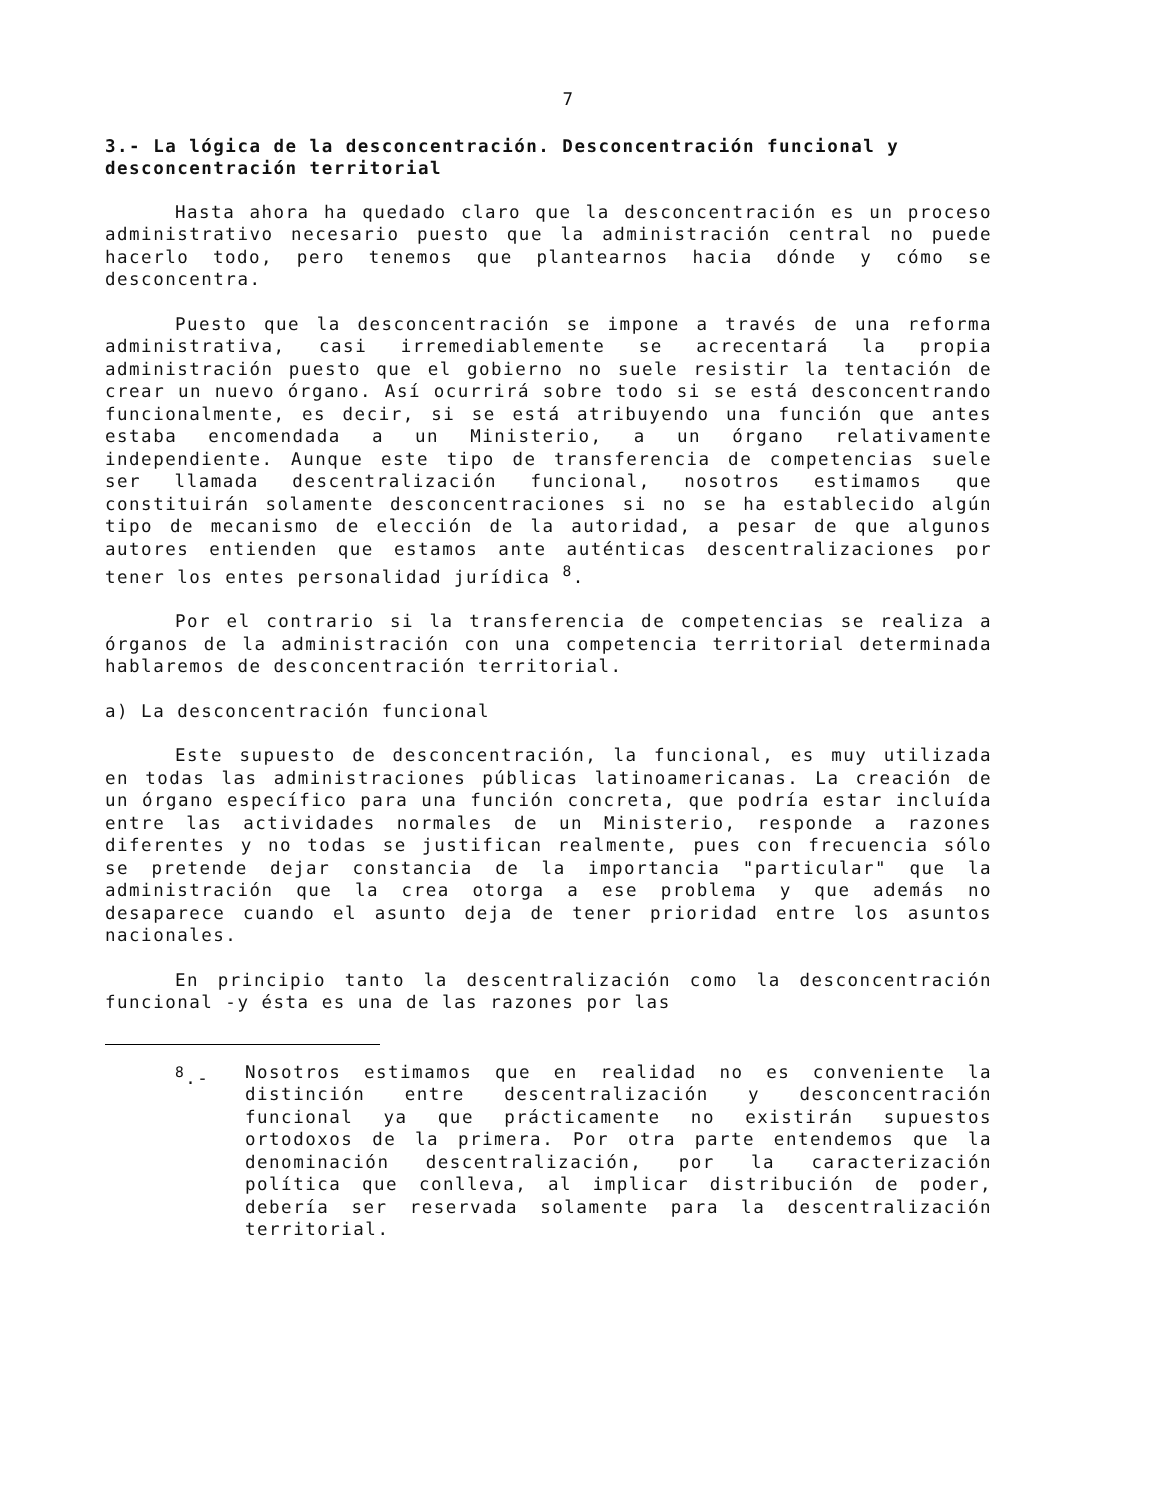7
3.- La lógica de la desconcentración. Desconcentración funcional y desconcentración territorial
Hasta ahora ha quedado claro que la desconcentración es un proceso administrativo necesario puesto que la administración central no puede hacerlo todo, pero tenemos que plantearnos hacia dónde y cómo se desconcentra.
Puesto que la desconcentración se impone a través de una reforma administrativa, casi irremediablemente se acrecentará la propia administración puesto que el gobierno no suele resistir la tentación de crear un nuevo órgano. Así ocurrirá sobre todo si se está desconcentrando funcionalmente, es decir, si se está atribuyendo una función que antes estaba encomendada a un Ministerio, a un órgano relativamente independiente. Aunque este tipo de transferencia de competencias suele ser llamada descentralización funcional, nosotros estimamos que constituirán solamente desconcentraciones si no se ha establecido algún tipo de mecanismo de elección de la autoridad, a pesar de que algunos autores entienden que estamos ante auténticas descentralizaciones por tener los entes personalidad jurídica <sup>8</sup>.
Por el contrario si la transferencia de competencias se realiza a órganos de la administración con una competencia territorial determinada hablaremos de desconcentración territorial.
a) La desconcentración funcional
Este supuesto de desconcentración, la funcional, es muy utilizada en todas las administraciones públicas latinoamericanas. La creación de un órgano específico para una función concreta, que podría estar incluída entre las actividades normales de un Ministerio, responde a razones diferentes y no todas se justifican realmente, pues con frecuencia sólo se pretende dejar constancia de la importancia "particular" que la administración que la crea otorga a ese problema y que además no desaparece cuando el asunto deja de tener prioridad entre los asuntos nacionales.
En principio tanto la descentralización como la desconcentración funcional -y ésta es una de las razones por las
<sup>8</sup>.- Nosotros estimamos que en realidad no es conveniente la distinción entre descentralización y desconcentración funcional ya que prácticamente no existirán supuestos ortodoxos de la primera. Por otra parte entendemos que la denominación descentralización, por la caracterización política que conlleva, al implicar distribución de poder, debería ser reservada solamente para la descentralización territorial.